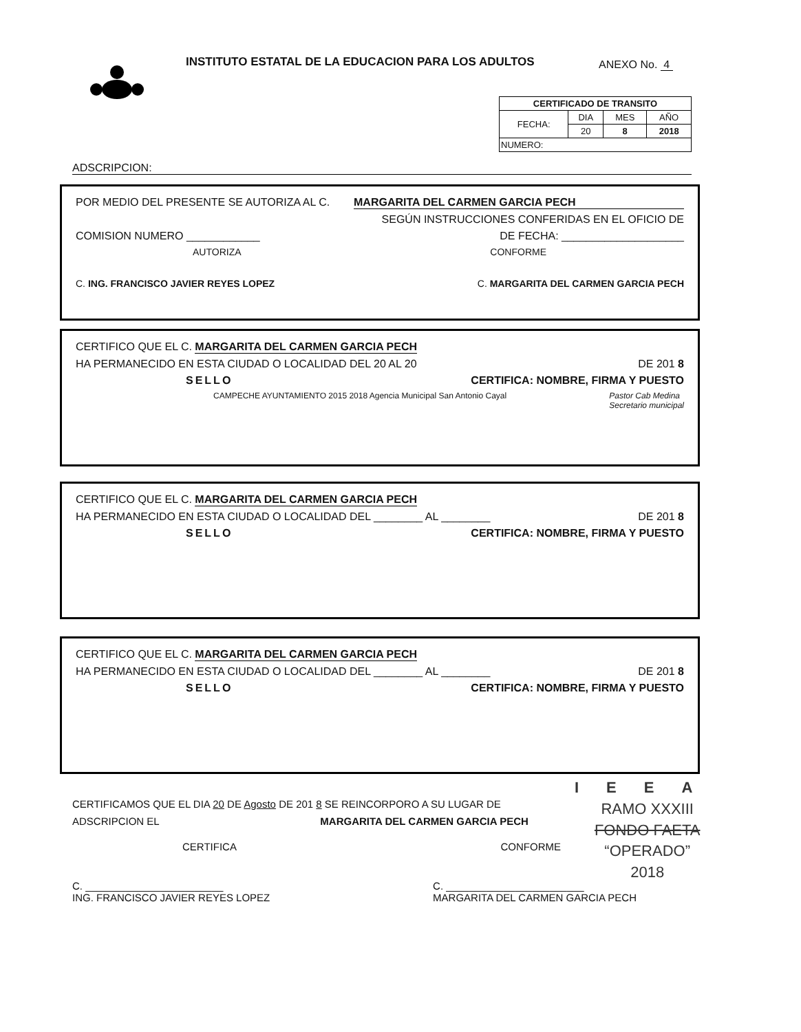ANEXO No. 4
INSTITUTO ESTATAL DE LA EDUCACION PARA LOS ADULTOS
| CERTIFICADO DE TRANSITO | | | |
| --- | --- | --- | --- |
| FECHA: | DIA | MES | AÑO |
| | 20 | 8 | 2018 |
| NUMERO: | | | |
ADSCRIPCION:
POR MEDIO DEL PRESENTE SE AUTORIZA AL C. MARGARITA DEL CARMEN GARCIA PECH
SEGÚN INSTRUCCIONES CONFERIDAS EN EL OFICIO DE
COMISION NUMERO ____________ DE FECHA: ____________________
AUTORIZA CONFORME
C. ING. FRANCISCO JAVIER REYES LOPEZ C. MARGARITA DEL CARMEN GARCIA PECH
CERTIFICO QUE EL C. MARGARITA DEL CARMEN GARCIA PECH
HA PERMANECIDO EN ESTA CIUDAD O LOCALIDAD DEL 20 AL 20 DE 201 8
SELLO CERTIFICA: NOMBRE, FIRMA Y PUESTO
CAMPECHE AYUNTAMIENTO 2015 2018 Agencia Municipal San Antonio Cayal Pastor Cab Medina
Secretario municipal
CERTIFICO QUE EL C. MARGARITA DEL CARMEN GARCIA PECH
HA PERMANECIDO EN ESTA CIUDAD O LOCALIDAD DEL ________ AL ________ DE 201 8
SELLO CERTIFICA: NOMBRE, FIRMA Y PUESTO
CERTIFICO QUE EL C. MARGARITA DEL CARMEN GARCIA PECH
HA PERMANECIDO EN ESTA CIUDAD O LOCALIDAD DEL ________ AL ________ DE 201 8
SELLO CERTIFICA: NOMBRE, FIRMA Y PUESTO
IEEA
RAMO XXXIII
FONDO FAETA
“OPERADO”
2018
CERTIFICAMOS QUE EL DIA 20 DE Agosto DE 201 8 SE REINCORPORO A SU LUGAR DE
ADSCRIPCION EL MARGARITA DEL CARMEN GARCIA PECH
CERTIFICA CONFORME
C. ________________________
ING. FRANCISCO JAVIER REYES LOPEZ C. ________________________
MARGARITA DEL CARMEN GARCIA PECH